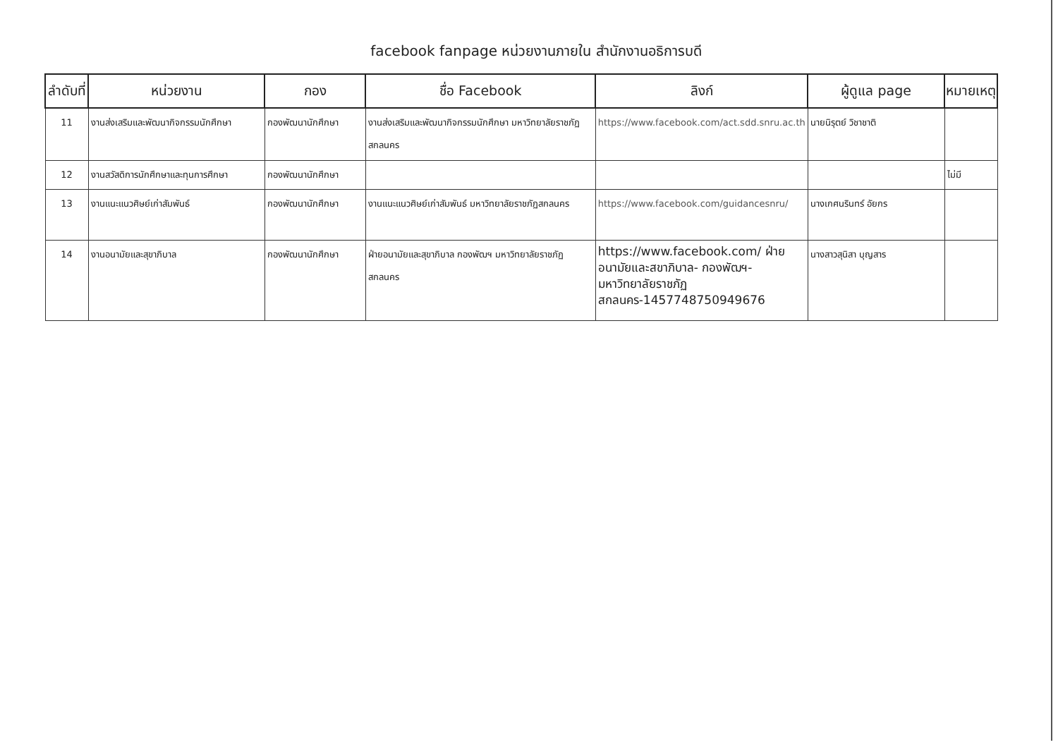facebook fanpage หน่วยงานภายใน สำนักงานอธิการบดี
| ลำดับที่ | หน่วยงาน | กอง | ชื่อ Facebook | ลิงก์ | ผู้ดูแล page | หมายเหตุ |
| --- | --- | --- | --- | --- | --- | --- |
| 11 | งานส่งเสริมและพัฒนากิจกรรมนักศึกษา | กองพัฒนานักศึกษา | งานส่งเสริมและพัฒนากิจกรรมนักศึกษา มหาวิทยาลัยราชภัฏสกลนคร | https://www.facebook.com/act.sdd.snru.ac.th | นายนิรุตย์ วิชาชาติ | |
| 12 | งานสวัสดิการนักศึกษาและทุนการศึกษา | กองพัฒนานักศึกษา | | | | ไม่มี |
| 13 | งานแนะแนวศิษย์เก่าสัมพันธ์ | กองพัฒนานักศึกษา | งานแนะแนวศิษย์เก่าสัมพันธ์ มหาวิทยาลัยราชภัฏสกลนคร | https://www.facebook.com/guidancesnru/ | นางเกศนรินทร์ อัยกร | |
| 14 | งานอนามัยและสุขาภิบาล | กองพัฒนานักศึกษา | ฝ่ายอนามัยและสุขาภิบาล กองพัฒฯ มหาวิทยาลัยราชภัฏสกลนคร | https://www.facebook.com/ ฝ่ายอนามัยและสขาภิบาล- กองพัฒฯ-มหาวิทยาลัยราชภัฏ สกลนคร-1457748750949676 | นางสาวสุนิสา บุญสาร | |